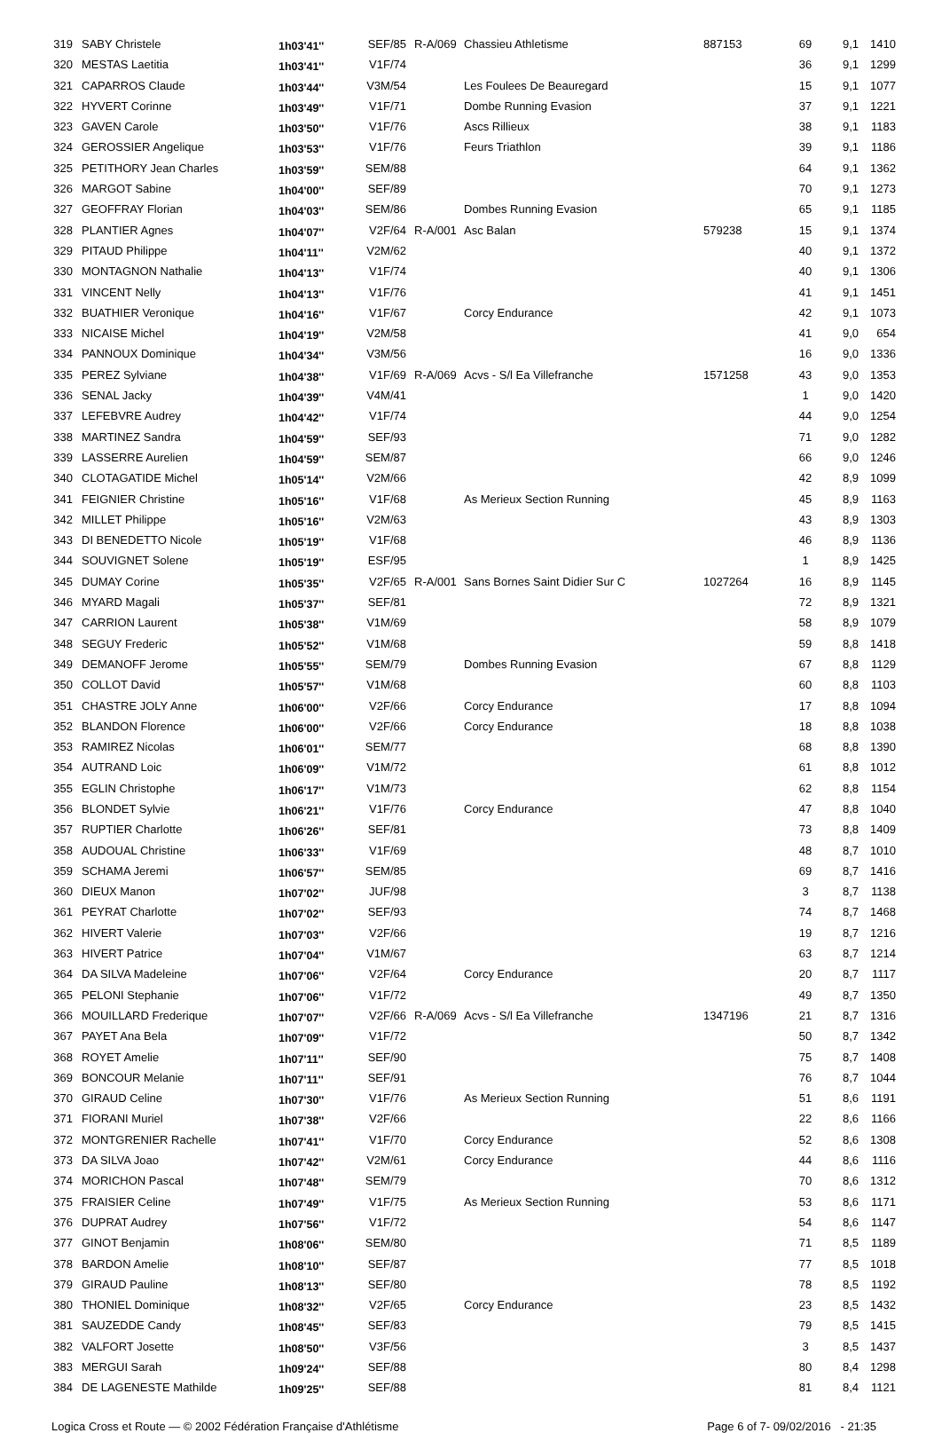| 319 | SABY Christele | 1h03'41'' | SEF/85 | R-A/069 | Chassieu Athletisme | 887153 | 69 | 9,1 | 1410 |
| 320 | MESTAS Laetitia | 1h03'41'' | V1F/74 | | | | 36 | 9,1 | 1299 |
| 321 | CAPARROS Claude | 1h03'44'' | V3M/54 | | Les Foulees De Beauregard | | 15 | 9,1 | 1077 |
| 322 | HYVERT Corinne | 1h03'49'' | V1F/71 | | Dombe Running Evasion | | 37 | 9,1 | 1221 |
| 323 | GAVEN Carole | 1h03'50'' | V1F/76 | | Ascs Rillieux | | 38 | 9,1 | 1183 |
| 324 | GEROSSIER Angelique | 1h03'53'' | V1F/76 | | Feurs Triathlon | | 39 | 9,1 | 1186 |
| 325 | PETITHORY Jean Charles | 1h03'59'' | SEM/88 | | | | 64 | 9,1 | 1362 |
| 326 | MARGOT Sabine | 1h04'00'' | SEF/89 | | | | 70 | 9,1 | 1273 |
| 327 | GEOFFRAY Florian | 1h04'03'' | SEM/86 | | Dombes Running Evasion | | 65 | 9,1 | 1185 |
| 328 | PLANTIER Agnes | 1h04'07'' | V2F/64 | R-A/001 | Asc Balan | 579238 | 15 | 9,1 | 1374 |
| 329 | PITAUD Philippe | 1h04'11'' | V2M/62 | | | | 40 | 9,1 | 1372 |
| 330 | MONTAGNON Nathalie | 1h04'13'' | V1F/74 | | | | 40 | 9,1 | 1306 |
| 331 | VINCENT Nelly | 1h04'13'' | V1F/76 | | | | 41 | 9,1 | 1451 |
| 332 | BUATHIER Veronique | 1h04'16'' | V1F/67 | | Corcy Endurance | | 42 | 9,1 | 1073 |
| 333 | NICAISE Michel | 1h04'19'' | V2M/58 | | | | 41 | 9,0 | 654 |
| 334 | PANNOUX Dominique | 1h04'34'' | V3M/56 | | | | 16 | 9,0 | 1336 |
| 335 | PEREZ Sylviane | 1h04'38'' | V1F/69 | R-A/069 | Acvs - S/l Ea Villefranche | 1571258 | 43 | 9,0 | 1353 |
| 336 | SENAL Jacky | 1h04'39'' | V4M/41 | | | | 1 | 9,0 | 1420 |
| 337 | LEFEBVRE Audrey | 1h04'42'' | V1F/74 | | | | 44 | 9,0 | 1254 |
| 338 | MARTINEZ Sandra | 1h04'59'' | SEF/93 | | | | 71 | 9,0 | 1282 |
| 339 | LASSERRE Aurelien | 1h04'59'' | SEM/87 | | | | 66 | 9,0 | 1246 |
| 340 | CLOTAGATIDE Michel | 1h05'14'' | V2M/66 | | | | 42 | 8,9 | 1099 |
| 341 | FEIGNIER Christine | 1h05'16'' | V1F/68 | | As Merieux Section Running | | 45 | 8,9 | 1163 |
| 342 | MILLET Philippe | 1h05'16'' | V2M/63 | | | | 43 | 8,9 | 1303 |
| 343 | DI BENEDETTO Nicole | 1h05'19'' | V1F/68 | | | | 46 | 8,9 | 1136 |
| 344 | SOUVIGNET Solene | 1h05'19'' | ESF/95 | | | | 1 | 8,9 | 1425 |
| 345 | DUMAY Corine | 1h05'35'' | V2F/65 | R-A/001 | Sans Bornes Saint Didier Sur C | 1027264 | 16 | 8,9 | 1145 |
| 346 | MYARD Magali | 1h05'37'' | SEF/81 | | | | 72 | 8,9 | 1321 |
| 347 | CARRION Laurent | 1h05'38'' | V1M/69 | | | | 58 | 8,9 | 1079 |
| 348 | SEGUY Frederic | 1h05'52'' | V1M/68 | | | | 59 | 8,8 | 1418 |
| 349 | DEMANOFF Jerome | 1h05'55'' | SEM/79 | | Dombes Running Evasion | | 67 | 8,8 | 1129 |
| 350 | COLLOT David | 1h05'57'' | V1M/68 | | | | 60 | 8,8 | 1103 |
| 351 | CHASTRE JOLY Anne | 1h06'00'' | V2F/66 | | Corcy Endurance | | 17 | 8,8 | 1094 |
| 352 | BLANDON Florence | 1h06'00'' | V2F/66 | | Corcy Endurance | | 18 | 8,8 | 1038 |
| 353 | RAMIREZ Nicolas | 1h06'01'' | SEM/77 | | | | 68 | 8,8 | 1390 |
| 354 | AUTRAND Loic | 1h06'09'' | V1M/72 | | | | 61 | 8,8 | 1012 |
| 355 | EGLIN Christophe | 1h06'17'' | V1M/73 | | | | 62 | 8,8 | 1154 |
| 356 | BLONDET Sylvie | 1h06'21'' | V1F/76 | | Corcy Endurance | | 47 | 8,8 | 1040 |
| 357 | RUPTIER Charlotte | 1h06'26'' | SEF/81 | | | | 73 | 8,8 | 1409 |
| 358 | AUDOUAL Christine | 1h06'33'' | V1F/69 | | | | 48 | 8,7 | 1010 |
| 359 | SCHAMA Jeremi | 1h06'57'' | SEM/85 | | | | 69 | 8,7 | 1416 |
| 360 | DIEUX Manon | 1h07'02'' | JUF/98 | | | | 3 | 8,7 | 1138 |
| 361 | PEYRAT Charlotte | 1h07'02'' | SEF/93 | | | | 74 | 8,7 | 1468 |
| 362 | HIVERT Valerie | 1h07'03'' | V2F/66 | | | | 19 | 8,7 | 1216 |
| 363 | HIVERT Patrice | 1h07'04'' | V1M/67 | | | | 63 | 8,7 | 1214 |
| 364 | DA SILVA Madeleine | 1h07'06'' | V2F/64 | | Corcy Endurance | | 20 | 8,7 | 1117 |
| 365 | PELONI Stephanie | 1h07'06'' | V1F/72 | | | | 49 | 8,7 | 1350 |
| 366 | MOUILLARD Frederique | 1h07'07'' | V2F/66 | R-A/069 | Acvs - S/l Ea Villefranche | 1347196 | 21 | 8,7 | 1316 |
| 367 | PAYET Ana Bela | 1h07'09'' | V1F/72 | | | | 50 | 8,7 | 1342 |
| 368 | ROYET Amelie | 1h07'11'' | SEF/90 | | | | 75 | 8,7 | 1408 |
| 369 | BONCOUR Melanie | 1h07'11'' | SEF/91 | | | | 76 | 8,7 | 1044 |
| 370 | GIRAUD Celine | 1h07'30'' | V1F/76 | | As Merieux Section Running | | 51 | 8,6 | 1191 |
| 371 | FIORANI Muriel | 1h07'38'' | V2F/66 | | | | 22 | 8,6 | 1166 |
| 372 | MONTGRENIER Rachelle | 1h07'41'' | V1F/70 | | Corcy Endurance | | 52 | 8,6 | 1308 |
| 373 | DA SILVA Joao | 1h07'42'' | V2M/61 | | Corcy Endurance | | 44 | 8,6 | 1116 |
| 374 | MORICHON Pascal | 1h07'48'' | SEM/79 | | | | 70 | 8,6 | 1312 |
| 375 | FRAISIER Celine | 1h07'49'' | V1F/75 | | As Merieux Section Running | | 53 | 8,6 | 1171 |
| 376 | DUPRAT Audrey | 1h07'56'' | V1F/72 | | | | 54 | 8,6 | 1147 |
| 377 | GINOT Benjamin | 1h08'06'' | SEM/80 | | | | 71 | 8,5 | 1189 |
| 378 | BARDON Amelie | 1h08'10'' | SEF/87 | | | | 77 | 8,5 | 1018 |
| 379 | GIRAUD Pauline | 1h08'13'' | SEF/80 | | | | 78 | 8,5 | 1192 |
| 380 | THONIEL Dominique | 1h08'32'' | V2F/65 | | Corcy Endurance | | 23 | 8,5 | 1432 |
| 381 | SAUZEDDE Candy | 1h08'45'' | SEF/83 | | | | 79 | 8,5 | 1415 |
| 382 | VALFORT Josette | 1h08'50'' | V3F/56 | | | | 3 | 8,5 | 1437 |
| 383 | MERGUI Sarah | 1h09'24'' | SEF/88 | | | | 80 | 8,4 | 1298 |
| 384 | DE LAGENESTE Mathilde | 1h09'25'' | SEF/88 | | | | 81 | 8,4 | 1121 |
Logica Cross et Route — © 2002 Fédération Française d'Athlétisme Page 6 of 7- 09/02/2016 - 21:35